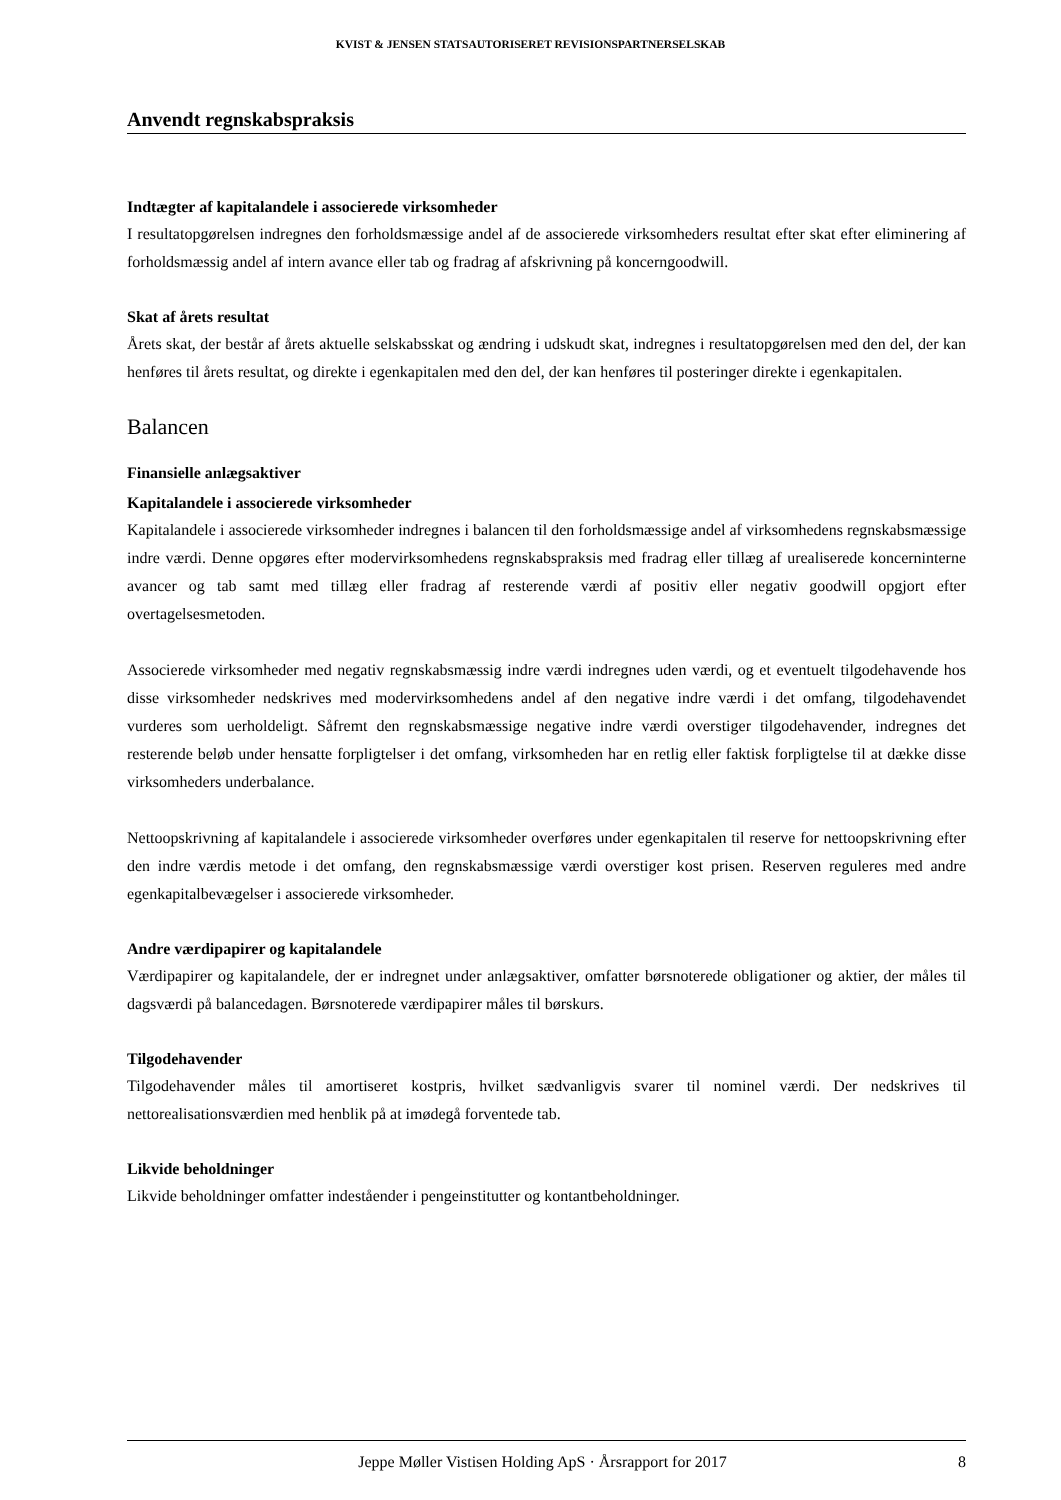KVIST & JENSEN STATSAUTORISERET REVISIONSPARTNERSELSKAB
Anvendt regnskabspraksis
Indtægter af kapitalandele i associerede virksomheder
I resultatopgørelsen indregnes den forholdsmæssige andel af de associerede virksomheders resultat efter skat efter eliminering af forholdsmæssig andel af intern avance eller tab og fradrag af afskrivning på koncerngoodwill.
Skat af årets resultat
Årets skat, der består af årets aktuelle selskabsskat og ændring i udskudt skat, indregnes i resultatopgørelsen med den del, der kan henføres til årets resultat, og direkte i egenkapitalen med den del, der kan henføres til posteringer direkte i egenkapitalen.
Balancen
Finansielle anlægsaktiver
Kapitalandele i associerede virksomheder
Kapitalandele i associerede virksomheder indregnes i balancen til den forholdsmæssige andel af virksomhedens regnskabsmæssige indre værdi. Denne opgøres efter modervirksomhedens regnskabspraksis med fradrag eller tillæg af urealiserede koncerninterne avancer og tab samt med tillæg eller fradrag af resterende værdi af positiv eller negativ goodwill opgjort efter overtagelsesmetoden.
Associerede virksomheder med negativ regnskabsmæssig indre værdi indregnes uden værdi, og et eventuelt tilgodehavende hos disse virksomheder nedskrives med modervirksomhedens andel af den negative indre værdi i det omfang, tilgodehavendet vurderes som uerholdeligt. Såfremt den regnskabsmæssige negative indre værdi overstiger tilgodehavender, indregnes det resterende beløb under hensatte forpligtelser i det omfang, virksomheden har en retlig eller faktisk forpligtelse til at dække disse virksomheders underbalance.
Nettoopskrivning af kapitalandele i associerede virksomheder overføres under egenkapitalen til reserve for nettoopskrivning efter den indre værdis metode i det omfang, den regnskabsmæssige værdi overstiger kost prisen. Reserven reguleres med andre egenkapitalbevægelser i associerede virksomheder.
Andre værdipapirer og kapitalandele
Værdipapirer og kapitalandele, der er indregnet under anlægsaktiver, omfatter børsnoterede obligationer og aktier, der måles til dagsværdi på balancedagen. Børsnoterede værdipapirer måles til børskurs.
Tilgodehavender
Tilgodehavender måles til amortiseret kostpris, hvilket sædvanligvis svarer til nominel værdi. Der nedskrives til nettorealisationsværdien med henblik på at imødegå forventede tab.
Likvide beholdninger
Likvide beholdninger omfatter indeståender i pengeinstitutter og kontantbeholdninger.
Jeppe Møller Vistisen Holding ApS · Årsrapport for 2017 8